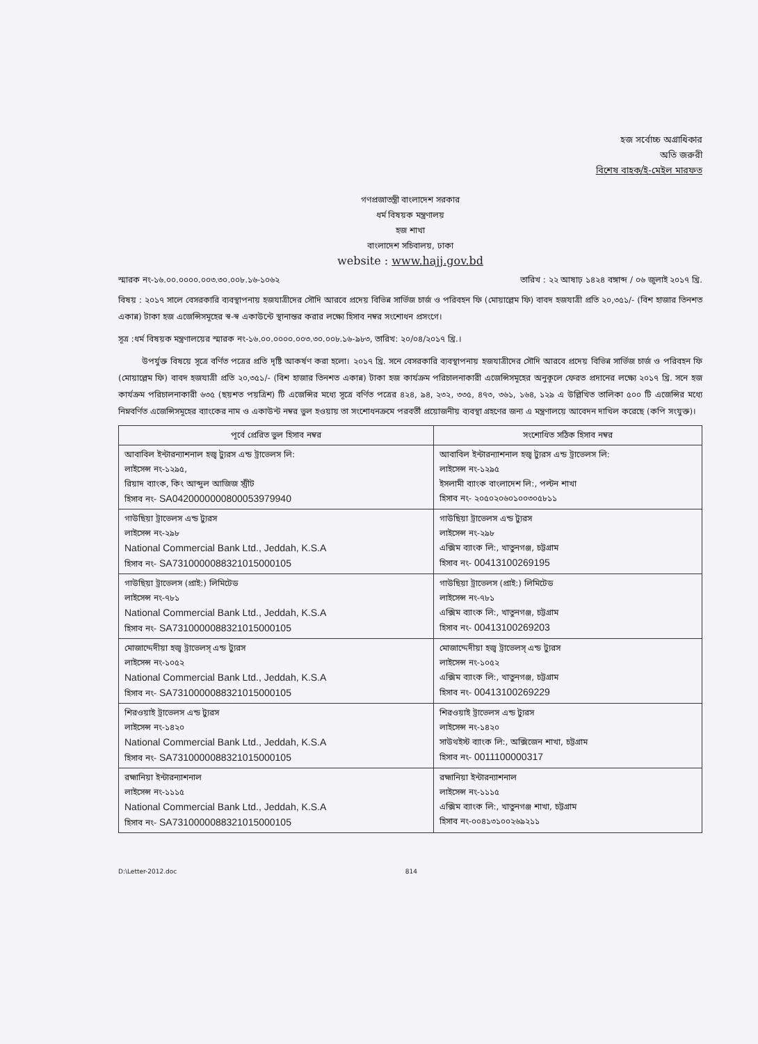হজ সর্বোচ্চ অগ্রাধিকার
অতি জরুরী
বিশেষ বাহক/ই-মেইল মারফত
গণপ্রজাতন্ত্রী বাংলাদেশ সরকার
ধর্ম বিষয়ক মন্ত্রণালয়
হজ শাখা
বাংলাদেশ সচিবালয়, ঢাকা
website : www.hajj.gov.bd
স্মারক নং-১৬.০০.০০০০.০০৩.৩০.০০৮.১৬-১০৬২ তারিখ : ২২ আষাঢ় ১৪২৪ বঙ্গাব্দ / ০৬ জুলাই ২০১৭ খ্রি.
বিষয় : ২০১৭ সালে বেসরকারি ব্যবস্থাপনায় হজযাত্রীদের সৌদি আরবে প্রদেয় বিভিন্ন সার্ভিজ চার্জ ও পরিবহন ফি (মোয়াল্লেম ফি) বাবদ হজযাত্রী প্রতি ২০,৩৫১/- (বিশ হাজার তিনশত একান্ন) টাকা হজ এজেন্সিসমূহের স্ব-স্ব একাউন্টে স্থানান্তর করার লক্ষ্যে হিসাব নম্বর সংশোধন প্রসংগে।
সূত্র :ধর্ম বিষয়ক মন্ত্রণালয়ের স্মারক নং-১৬.০০.০০০০.০০৩.৩০.০০৮.১৬-৯৮৩, তারিখ: ২০/০৪/২০১৭ খ্রি.।
উপর্যুক্ত বিষয়ে সূত্রে বর্ণিত পত্রের প্রতি দৃষ্টি আকর্ষণ করা হলো। ২০১৭ খ্রি. সনে বেসরকারি ব্যবস্থাপনায় হজযাত্রীদের সৌদি আরবে প্রদেয় বিভিন্ন সার্ভিজ চার্জ ও পরিবহন ফি (মোয়াল্লেম ফি) বাবদ হজযাত্রী প্রতি ২০,৩৫১/- (বিশ হাজার তিনশত একান্ন) টাকা হজ কার্যক্রম পরিচালনাকারী এজেন্সিসমূহের অনুকূলে ফেরত প্রদানের লক্ষ্যে ২০১৭ খ্রি. সনে হজ কার্যক্রম পরিচালনাকারী ৬৩৫ (ছয়শত পয়ত্রিশ) টি এজেন্সির মধ্যে সূত্রে বর্ণিত পত্রের ৪২৪, ৯৪, ২৩২, ৩৩৫, ৪৭৩, ৩৬১, ১৬৪, ১২৯ এ উল্লিখিত তালিকা ৫০০ টি এজেন্সির মধ্যে নিম্নবর্ণিত এজেন্সিসমূহের ব্যাংকের নাম ও একাউন্ট নম্বর ভুল হওয়ায় তা সংশোধনক্রমে পরবর্তী প্রয়োজনীয় ব্যবস্থা গ্রহণের জন্য এ মন্ত্রণালয়ে আবেদন দাখিল করেছে (কপি সংযুক্ত)।
| পূর্বে প্রেরিত ভুল হিসাব নম্বর | সংশোধিত সঠিক হিসাব নম্বর |
| --- | --- |
| আবাবিল ইন্টারন্যাশনাল হজ্ব ট্যুরস এন্ড ট্রাভেলস লি: লাইসেন্স নং-১২৯৫, রিয়াদ ব্যাংক, কিং আব্দুল আজিজ স্ট্রীট হিসাব নং- SA0420000000800053979940 | আবাবিল ইন্টারন্যাশনাল হজ্ব ট্যুরস এন্ড ট্রাভেলস লি: লাইসেন্স নং-১২৯৫ ইসলামী ব্যাংক বাংলাদেশ লি:, পল্টন শাখা হিসাব নং- ২০৫০২০৬০১০০৩০৫৮১১ |
| গাউছিয়া ট্রাভেলস এন্ড ট্যুরস লাইসেন্স নং-২৯৮ National Commercial Bank Ltd., Jeddah, K.S.A হিসাব নং- SA7310000088321015000105 | গাউছিয়া ট্রাভেলস এন্ড ট্যুরস লাইসেন্স নং-২৯৮ এক্সিম ব্যাংক লি:, খাতুনগঞ্জ, চট্টগ্রাম হিসাব নং- 00413100269195 |
| গাউছিয়া ট্রাভেলস (প্রাই:) লিমিটেড লাইসেন্স নং-৭৮১ National Commercial Bank Ltd., Jeddah, K.S.A হিসাব নং- SA7310000088321015000105 | গাউছিয়া ট্রাভেলস (প্রাই:) লিমিটেড লাইসেন্স নং-৭৮১ এক্সিম ব্যাংক লি:, খাতুনগঞ্জ, চট্টগ্রাম হিসাব নং- 00413100269203 |
| মোজাদ্দেদীয়া হজ্ব ট্রাভেলস্ এন্ড ট্যুরস লাইসেন্স নং-১০৫২ National Commercial Bank Ltd., Jeddah, K.S.A হিসাব নং- SA7310000088321015000105 | মোজাদ্দেদীয়া হজ্ব ট্রাভেলস্ এন্ড ট্যুরস লাইসেন্স নং-১০৫২ এক্সিম ব্যাংক লি:, খাতুনগঞ্জ, চট্টগ্রাম হিসাব নং- 00413100269229 |
| শিরওয়াই ট্রাভেলস এন্ড ট্যুরস লাইসেন্স নং-১৪২০ National Commercial Bank Ltd., Jeddah, K.S.A হিসাব নং- SA7310000088321015000105 | শিরওয়াই ট্রাভেলস এন্ড ট্যুরস লাইসেন্স নং-১৪২০ সাউথইস্ট ব্যাংক লি:, অক্সিজেন শাখা, চট্টগ্রাম হিসাব নং- 0011100000317 |
| রহ্মানিয়া ইন্টারন্যাশনাল লাইসেন্স নং-১১১৫ National Commercial Bank Ltd., Jeddah, K.S.A হিসাব নং- SA7310000088321015000105 | রহ্মানিয়া ইন্টারন্যাশনাল লাইসেন্স নং-১১১৫ এক্সিম ব্যাংক লি:, খাতুনগঞ্জ শাখা, চট্টগ্রাম হিসাব নং-০০৪১৩১০০২৬৯২১১ |
D:\Letter-2012.doc 814